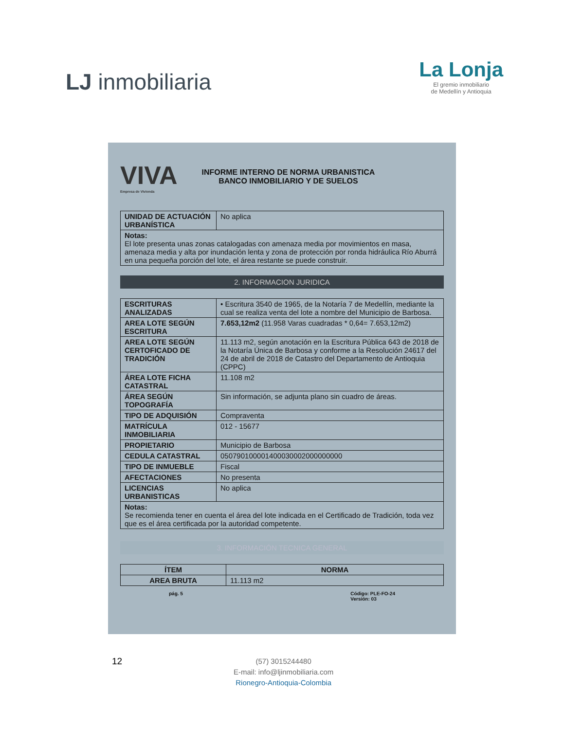LJ inmobiliaria
La Lonja
El gremio inmobiliario
de Medellín y Antioquia
VIVA
Empresa de Vivienda
INFORME INTERNO DE NORMA URBANISTICA
BANCO INMOBILIARIO Y DE SUELOS
| UNIDAD DE ACTUACIÓN URBANÍSTICA | No aplica |
| Notas: El lote presenta unas zonas catalogadas con amenaza media por movimientos en masa, amenaza media y alta por inundación lenta y zona de protección por ronda hidráulica Río Aburrá en una pequeña porción del lote, el área restante se puede construir. | |
2. INFORMACION JURIDICA
| ESCRITURAS ANALIZADAS | • Escritura 3540 de 1965, de la Notaría 7 de Medellín, mediante la cual se realiza venta del lote a nombre del Municipio de Barbosa. |
| AREA LOTE SEGÚN ESCRITURA | 7.653,12m2 (11.958 Varas cuadradas * 0,64= 7.653,12m2) |
| AREA LOTE SEGÚN CERTOFICADO DE TRADICIÓN | 11.113 m2, según anotación en la Escritura Pública 643 de 2018 de la Notaría Única de Barbosa y conforme a la Resolución 24617 del 24 de abril de 2018 de Catastro del Departamento de Antioquia (CPPC) |
| ÁREA LOTE FICHA CATASTRAL | 11.108 m2 |
| ÁREA SEGÚN TOPOGRAFÍA | Sin información, se adjunta plano sin cuadro de áreas. |
| TIPO DE ADQUISIÓN | Compraventa |
| MATRÍCULA INMOBILIARIA | 012 - 15677 |
| PROPIETARIO | Municipio de Barbosa |
| CEDULA CATASTRAL | 050790100001400030002000000000 |
| TIPO DE INMUEBLE | Fiscal |
| AFECTACIONES | No presenta |
| LICENCIAS URBANISTICAS | No aplica |
| Notas: Se recomienda tener en cuenta el área del lote indicada en el Certificado de Tradición, toda vez que es el área certificada por la autoridad competente. | |
3. INFORMACIÓN TECNICA GENERAL
| ÍTEM | NORMA |
| --- | --- |
| AREA BRUTA | 11.113 m2 |
pág. 5 Código: PLE-FO-24
Versión: 03
12
(57) 3015244480
E-mail: info@ljinmobiliaria.com
Rionegro-Antioquia-Colombia